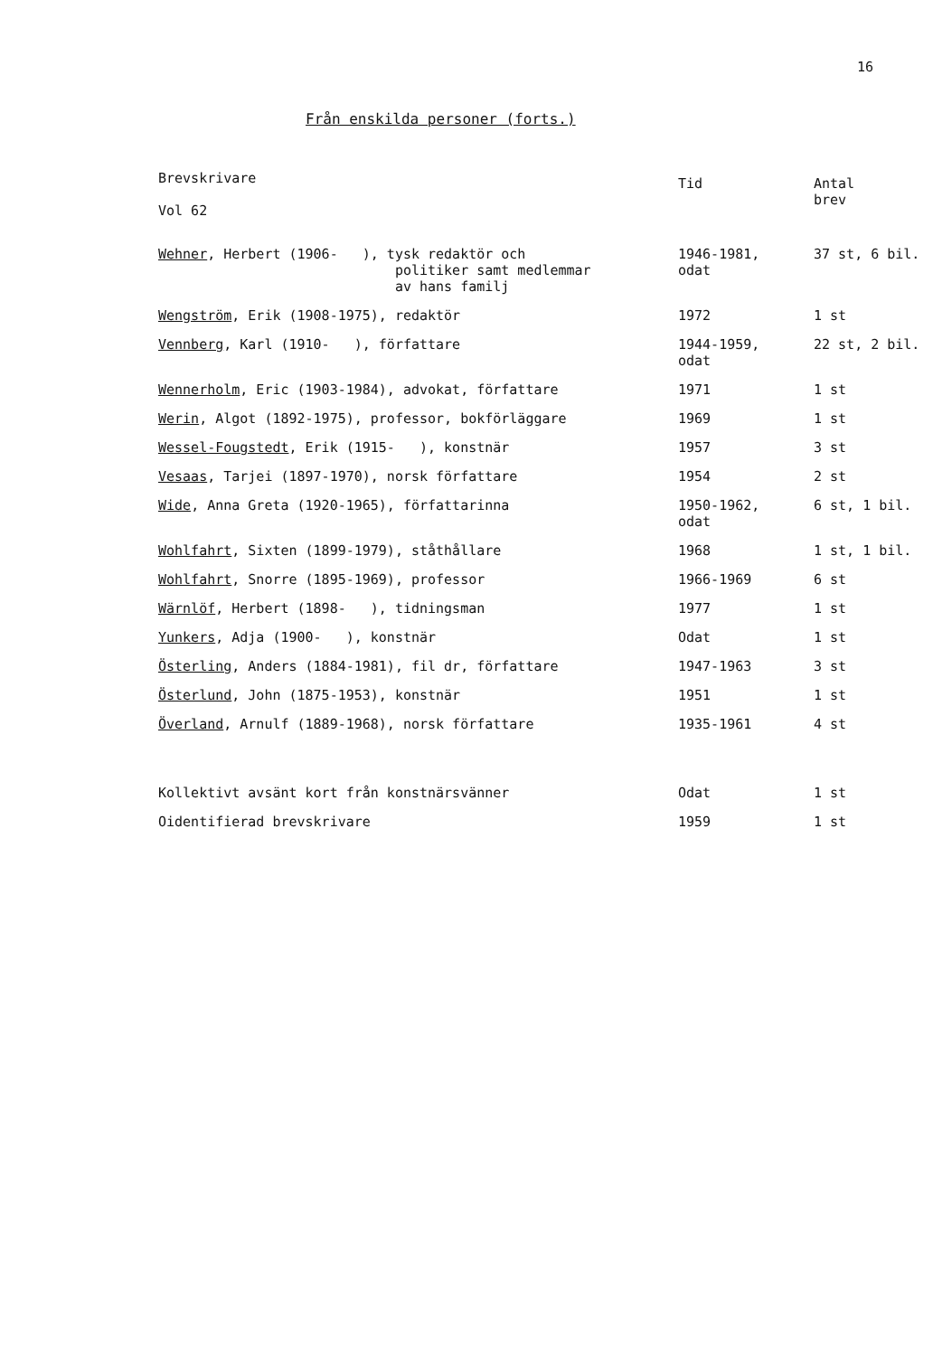16
Från enskilda personer (forts.)
| Brevskrivare Vol 62 | Tid | Antal brev |
| --- | --- | --- |
| Wehner , Herbert (1906- ), tysk redaktör och politiker samt medlemmar av hans familj | 1946-1981, odat | 37 st, 6 bil. |
| Wengström , Erik (1908-1975), redaktör | 1972 | 1 st |
| Vennberg , Karl (1910- ), författare | 1944-1959, odat | 22 st, 2 bil. |
| Wennerholm , Eric (1903-1984), advokat, författare | 1971 | 1 st |
| Werin , Algot (1892-1975), professor, bokförläggare | 1969 | 1 st |
| Wessel-Fougstedt , Erik (1915- ), konstnär | 1957 | 3 st |
| Vesaas , Tarjei (1897-1970), norsk författare | 1954 | 2 st |
| Wide , Anna Greta (1920-1965), författarinna | 1950-1962, odat | 6 st, 1 bil. |
| Wohlfahrt , Sixten (1899-1979), ståthållare | 1968 | 1 st, 1 bil. |
| Wohlfahrt , Snorre (1895-1969), professor | 1966-1969 | 6 st |
| Wärnlöf , Herbert (1898- ), tidningsman | 1977 | 1 st |
| Yunkers , Adja (1900- ), konstnär | Odat | 1 st |
| Österling , Anders (1884-1981), fil dr, författare | 1947-1963 | 3 st |
| Österlund , John (1875-1953), konstnär | 1951 | 1 st |
| Överland , Arnulf (1889-1968), norsk författare | 1935-1961 | 4 st |
| Kollektivt avsänt kort från konstnärsvänner | Odat | 1 st |
| Oidentifierad brevskrivare | 1959 | 1 st |